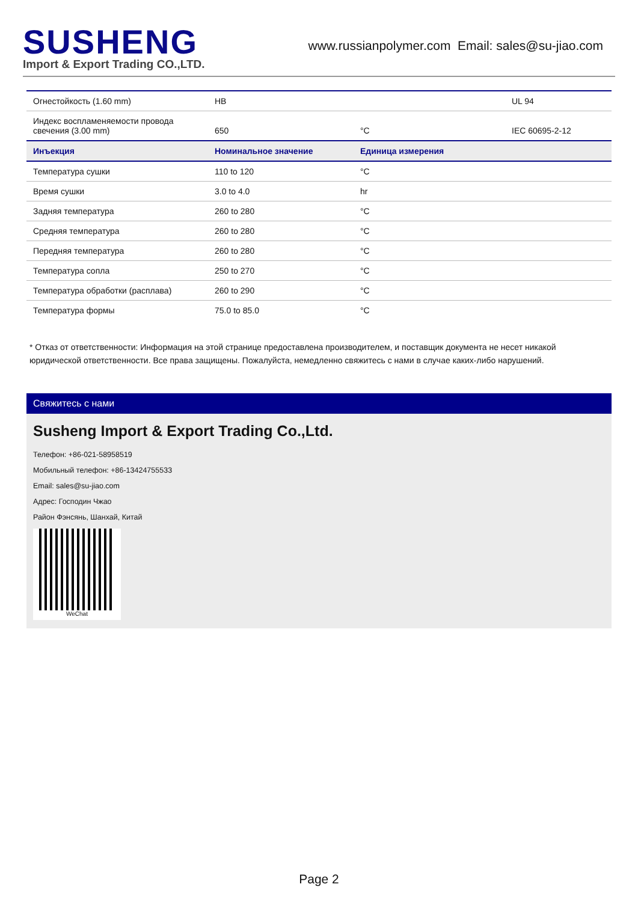SUSHENG
Import & Export Trading CO.,LTD.
www.russianpolymer.com Email: sales@su-jiao.com
| Огнестойкость (1.60 mm) | HB | | UL 94 |
| Индекс воспламеняемости провода свечения (3.00 mm) | 650 | °C | IEC 60695-2-12 |
| Инъекция | Номинальное значение | Единица измерения | |
| Температура сушки | 110 to 120 | °C | |
| Время сушки | 3.0 to 4.0 | hr | |
| Задняя температура | 260 to 280 | °C | |
| Средняя температура | 260 to 280 | °C | |
| Передняя температура | 260 to 280 | °C | |
| Температура сопла | 250 to 270 | °C | |
| Температура обработки (расплава) | 260 to 290 | °C | |
| Температура формы | 75.0 to 85.0 | °C | |
* Отказ от ответственности: Информация на этой странице предоставлена производителем, и поставщик документа не несет никакой юридической ответственности. Все права защищены. Пожалуйста, немедленно свяжитесь с нами в случае каких-либо нарушений.
Свяжитесь с нами
Susheng Import & Export Trading Co.,Ltd.
Телефон: +86-021-58958519
Мобильный телефон: +86-13424755533
Email: sales@su-jiao.com
Адрес: Господин Чжао
Район Фэнсянь, Шанхай, Китай
WeChat
Page 2